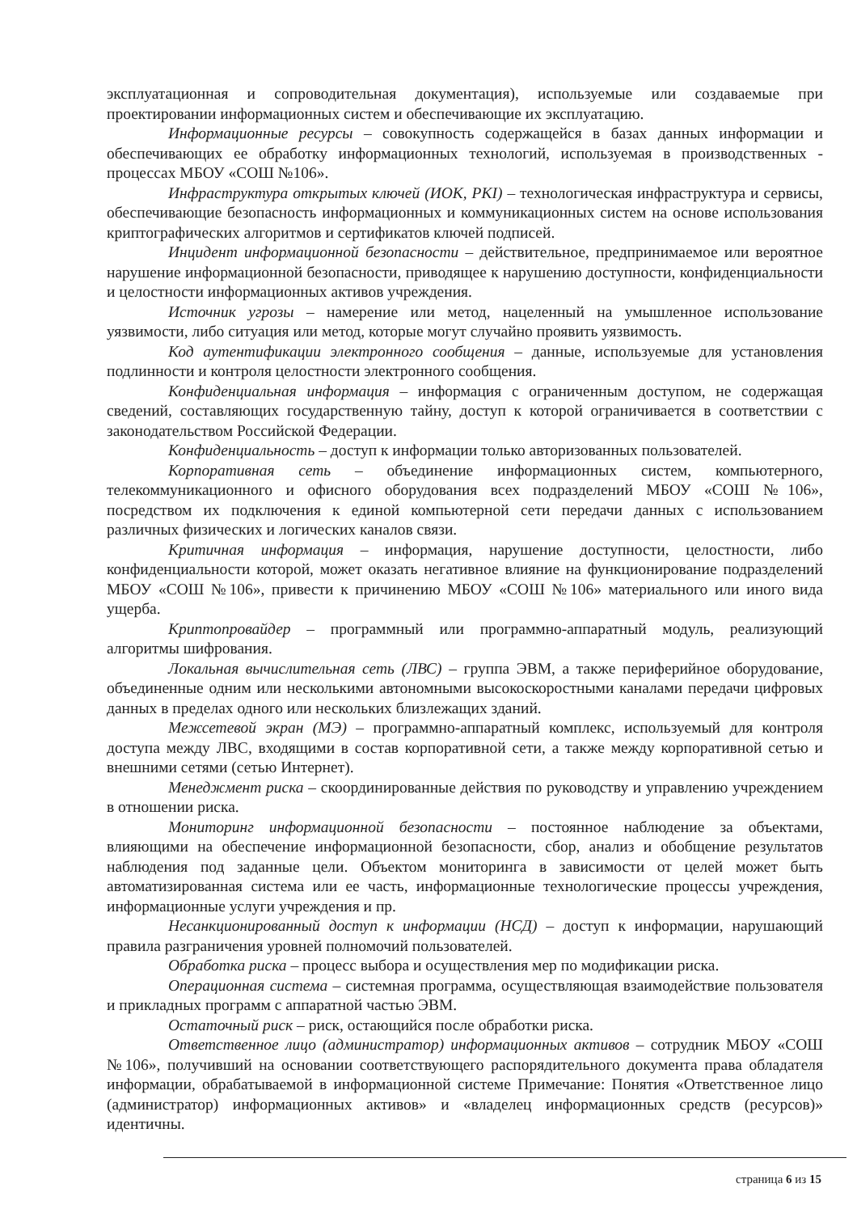эксплуатационная и сопроводительная документация), используемые или создаваемые при проектировании информационных систем и обеспечивающие их эксплуатацию.
Информационные ресурсы – совокупность содержащейся в базах данных информации и обеспечивающих ее обработку информационных технологий, используемая в производственных - процессах МБОУ «СОШ №106».
Инфраструктура открытых ключей (ИОК, PKI) – технологическая инфраструктура и сервисы, обеспечивающие безопасность информационных и коммуникационных систем на основе использования криптографических алгоритмов и сертификатов ключей подписей.
Инцидент информационной безопасности – действительное, предпринимаемое или вероятное нарушение информационной безопасности, приводящее к нарушению доступности, конфиденциальности и целостности информационных активов учреждения.
Источник угрозы – намерение или метод, нацеленный на умышленное использование уязвимости, либо ситуация или метод, которые могут случайно проявить уязвимость.
Код аутентификации электронного сообщения – данные, используемые для установления подлинности и контроля целостности электронного сообщения.
Конфиденциальная информация – информация с ограниченным доступом, не содержащая сведений, составляющих государственную тайну, доступ к которой ограничивается в соответствии с законодательством Российской Федерации.
Конфиденциальность – доступ к информации только авторизованных пользователей.
Корпоративная сеть – объединение информационных систем, компьютерного, телекоммуникационного и офисного оборудования всех подразделений МБОУ «СОШ №106», посредством их подключения к единой компьютерной сети передачи данных с использованием различных физических и логических каналов связи.
Критичная информация – информация, нарушение доступности, целостности, либо конфиденциальности которой, может оказать негативное влияние на функционирование подразделений МБОУ «СОШ №106», привести к причинению МБОУ «СОШ №106» материального или иного вида ущерба.
Криптопровайдер – программный или программно-аппаратный модуль, реализующий алгоритмы шифрования.
Локальная вычислительная сеть (ЛВС) – группа ЭВМ, а также периферийное оборудование, объединенные одним или несколькими автономными высокоскоростными каналами передачи цифровых данных в пределах одного или нескольких близлежащих зданий.
Межсетевой экран (МЭ) – программно-аппаратный комплекс, используемый для контроля доступа между ЛВС, входящими в состав корпоративной сети, а также между корпоративной сетью и внешними сетями (сетью Интернет).
Менеджмент риска – скоординированные действия по руководству и управлению учреждением в отношении риска.
Мониторинг информационной безопасности – постоянное наблюдение за объектами, влияющими на обеспечение информационной безопасности, сбор, анализ и обобщение результатов наблюдения под заданные цели. Объектом мониторинга в зависимости от целей может быть автоматизированная система или ее часть, информационные технологические процессы учреждения, информационные услуги учреждения и пр.
Несанкционированный доступ к информации (НСД) – доступ к информации, нарушающий правила разграничения уровней полномочий пользователей.
Обработка риска – процесс выбора и осуществления мер по модификации риска.
Операционная система – системная программа, осуществляющая взаимодействие пользователя и прикладных программ с аппаратной частью ЭВМ.
Остаточный риск – риск, остающийся после обработки риска.
Ответственное лицо (администратор) информационных активов – сотрудник МБОУ «СОШ №106», получивший на основании соответствующего распорядительного документа права обладателя информации, обрабатываемой в информационной системе Примечание: Понятия «Ответственное лицо (администратор) информационных активов» и «владелец информационных средств (ресурсов)» идентичны.
страница 6 из 15